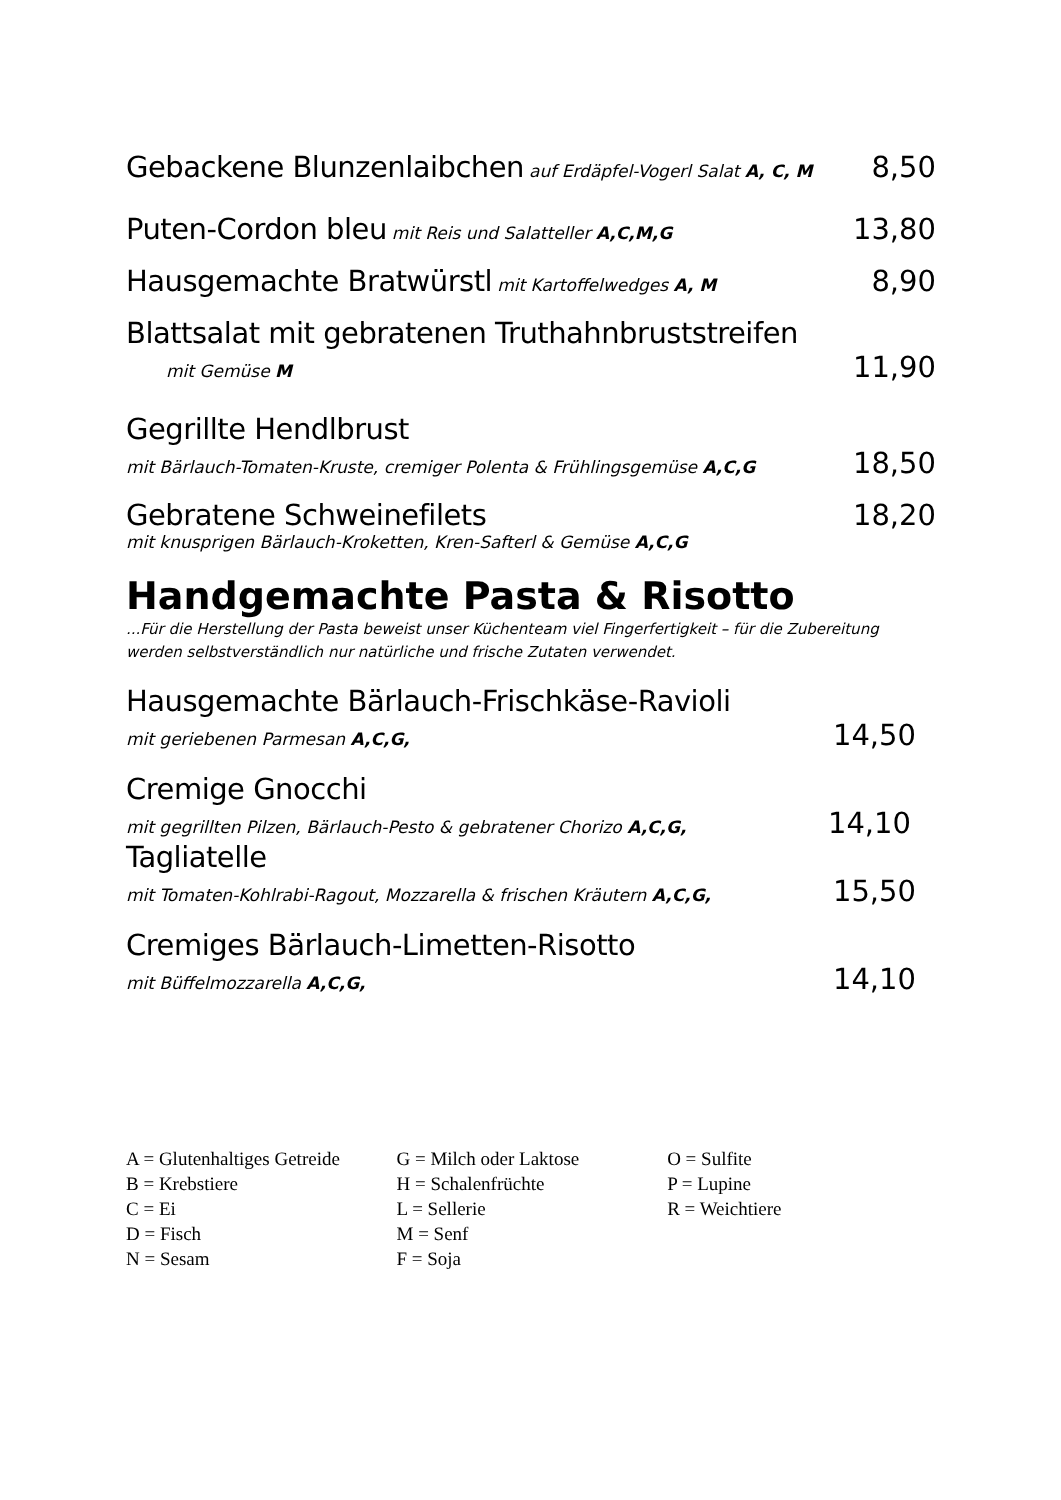Gebackene Blunzenlaibchen auf Erdäpfel-Vogerl Salat A, C, M
8,50
Puten-Cordon bleu mit Reis und Salatteller A,C,M,G
13,80
Hausgemachte Bratwürstl mit Kartoffelwedges A, M
8,90
Blattsalat mit gebratenen Truthahnbruststreifen
mit Gemüse M 11,90
Gegrillte Hendlbrust
mit Bärlauch-Tomaten-Kruste, cremiger Polenta & Frühlingsgemüse A,C,G 18,50
Gebratene Schweinefilets 18,20
mit knusprigen Bärlauch-Kroketten, Kren-Safterl & Gemüse A,C,G
Handgemachte Pasta & Risotto
...Für die Herstellung der Pasta beweist unser Küchenteam viel Fingerfertigkeit – für die Zubereitung werden selbstverständlich nur natürliche und frische Zutaten verwendet.
Hausgemachte Bärlauch-Frischkäse-Ravioli
mit geriebenen Parmesan A,C,G, 14,50
Cremige Gnocchi
mit gegrillten Pilzen, Bärlauch-Pesto & gebratener Chorizo A,C,G, 14,10
Tagliatelle
mit Tomaten-Kohlrabi-Ragout, Mozzarella & frischen Kräutern A,C,G, 15,50
Cremiges Bärlauch-Limetten-Risotto
mit Büffelmozzarella A,C,G, 14,10
| A = Glutenhaltiges Getreide | G = Milch oder Laktose | O = Sulfite |
| B = Krebstiere | H = Schalenfrüchte | P = Lupine |
| C = Ei | L = Sellerie | R = Weichtiere |
| D = Fisch | M = Senf | |
| N = Sesam | F = Soja | |